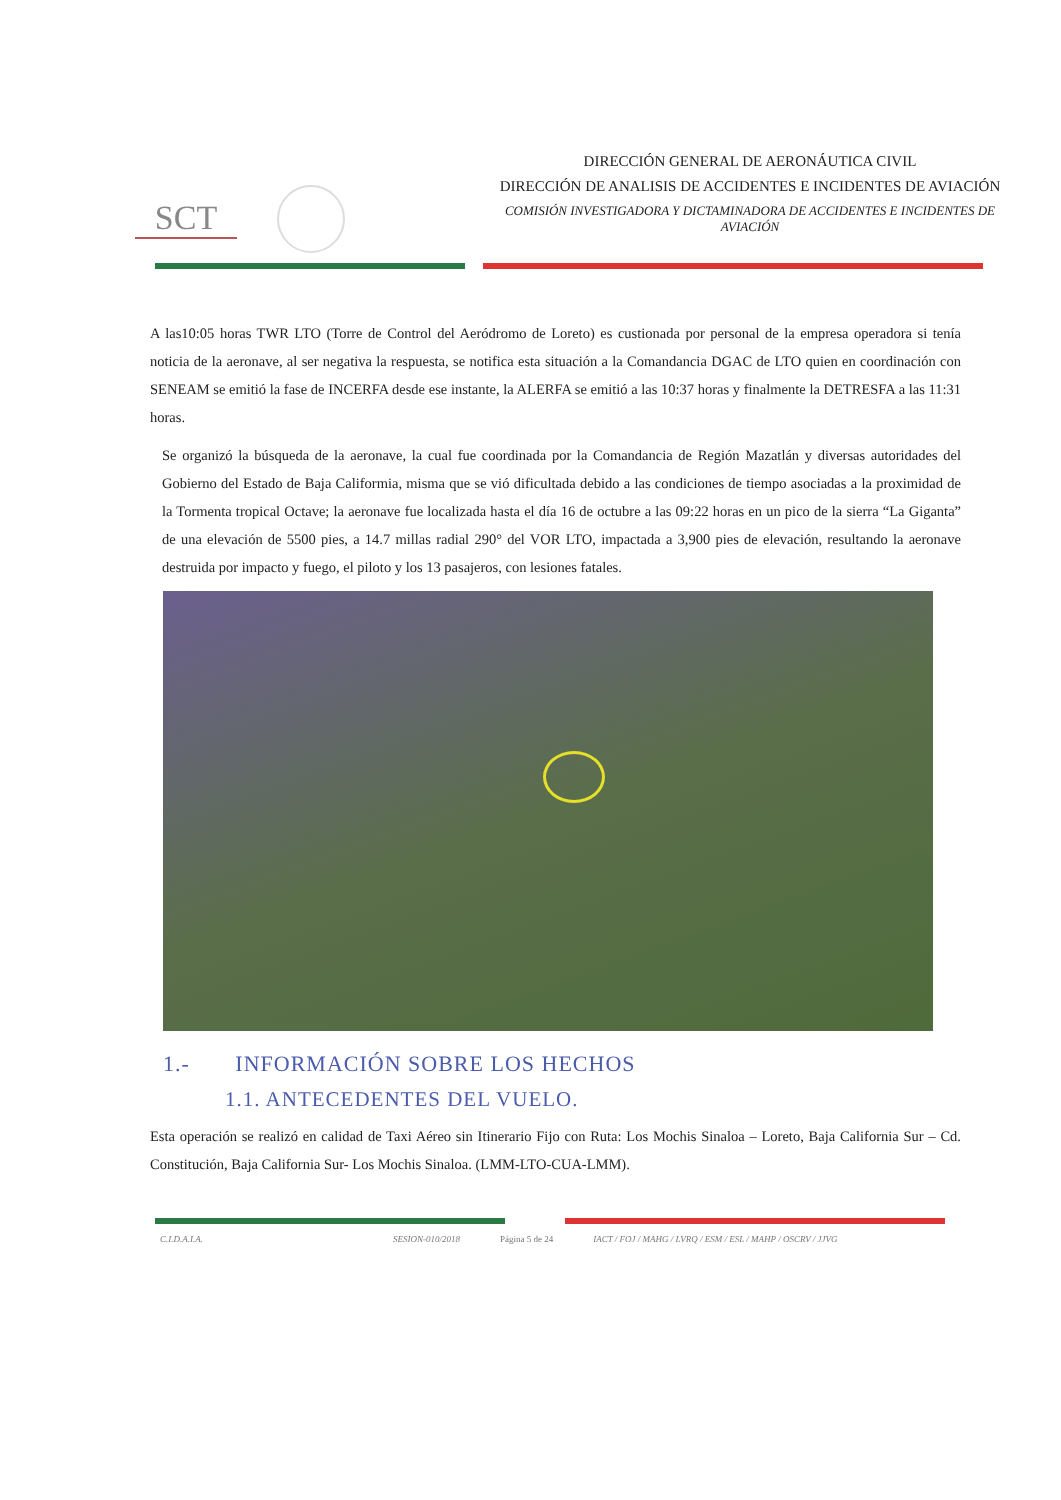SCT
DIRECCIÓN GENERAL DE AERONÁUTICA CIVIL
DIRECCIÓN DE ANALISIS DE ACCIDENTES E INCIDENTES DE AVIACIÓN
COMISIÓN INVESTIGADORA Y DICTAMINADORA DE ACCIDENTES E INCIDENTES DE AVIACIÓN
A las10:05 horas TWR LTO (Torre de Control del Aeródromo de Loreto) es custionada por personal de la empresa operadora si tenía noticia de la aeronave, al ser negativa la respuesta, se notifica esta situación a la Comandancia DGAC de LTO quien en coordinación con SENEAM se emitió la fase de INCERFA desde ese instante, la ALERFA se emitió a las 10:37 horas y finalmente la DETRESFA a las 11:31 horas.
Se organizó la búsqueda de la aeronave, la cual fue coordinada por la Comandancia de Región Mazatlán y diversas autoridades del Gobierno del Estado de Baja Califormia, misma que se vió dificultada debido a las condiciones de tiempo asociadas a la proximidad de la Tormenta tropical Octave; la aeronave fue localizada hasta el día 16 de octubre a las 09:22 horas en un pico de la sierra “La Giganta” de una elevación de 5500 pies, a 14.7 millas radial 290° del VOR LTO, impactada a 3,900 pies de elevación, resultando la aeronave destruida por impacto y fuego, el piloto y los 13 pasajeros, con lesiones fatales.
1.- INFORMACIÓN SOBRE LOS HECHOS
1.1. ANTECEDENTES DEL VUELO.
Esta operación se realizó en calidad de Taxi Aéreo sin Itinerario Fijo con Ruta: Los Mochis Sinaloa – Loreto, Baja California Sur – Cd. Constitución, Baja California Sur- Los Mochis Sinaloa. (LMM-LTO-CUA-LMM).
C.I.D.A.I.A. SESION-010/2018 Página 5 de 24 IACT / FOJ / MAHG / LVRQ / ESM / ESL / MAHP / OSCRV / JJVG